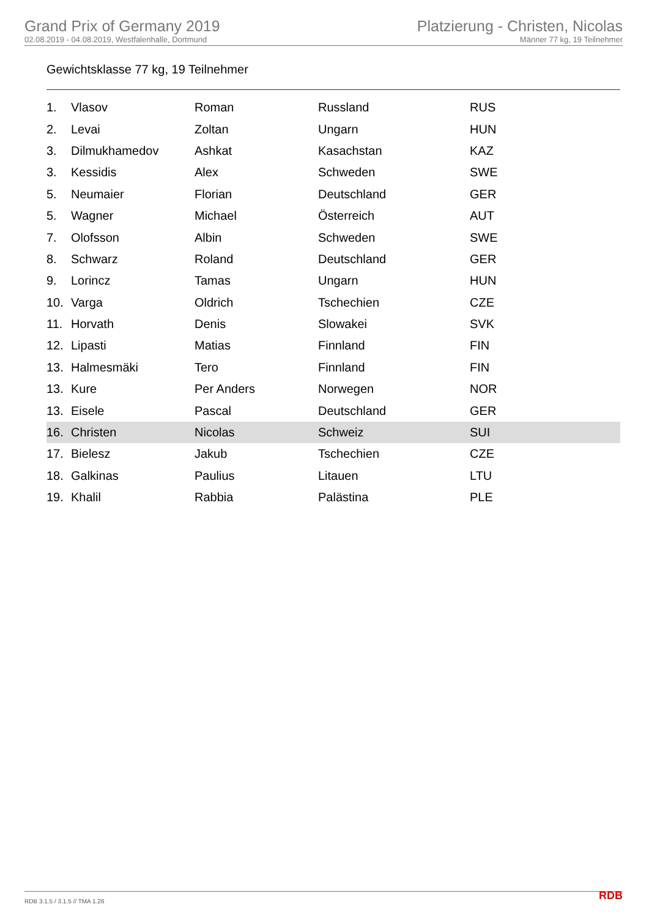Grand Prix of Germany 2019
02.08.2019 - 04.08.2019, Westfalenhalle, Dortmund
Platzierung - Christen, Nicolas
Männer 77 kg, 19 Teilnehmer
Gewichtsklasse 77 kg, 19 Teilnehmer
| 1. | Vlasov | Roman | Russland | RUS |
| 2. | Levai | Zoltan | Ungarn | HUN |
| 3. | Dilmukhamedov | Ashkat | Kasachstan | KAZ |
| 3. | Kessidis | Alex | Schweden | SWE |
| 5. | Neumaier | Florian | Deutschland | GER |
| 5. | Wagner | Michael | Österreich | AUT |
| 7. | Olofsson | Albin | Schweden | SWE |
| 8. | Schwarz | Roland | Deutschland | GER |
| 9. | Lorincz | Tamas | Ungarn | HUN |
| 10. | Varga | Oldrich | Tschechien | CZE |
| 11. | Horvath | Denis | Slowakei | SVK |
| 12. | Lipasti | Matias | Finnland | FIN |
| 13. | Halmesmäki | Tero | Finnland | FIN |
| 13. | Kure | Per Anders | Norwegen | NOR |
| 13. | Eisele | Pascal | Deutschland | GER |
| 16. | Christen | Nicolas | Schweiz | SUI |
| 17. | Bielesz | Jakub | Tschechien | CZE |
| 18. | Galkinas | Paulius | Litauen | LTU |
| 19. | Khalil | Rabbia | Palästina | PLE |
RDB 3.1.5 / 3.1.5 // TMA 1.26 RDB